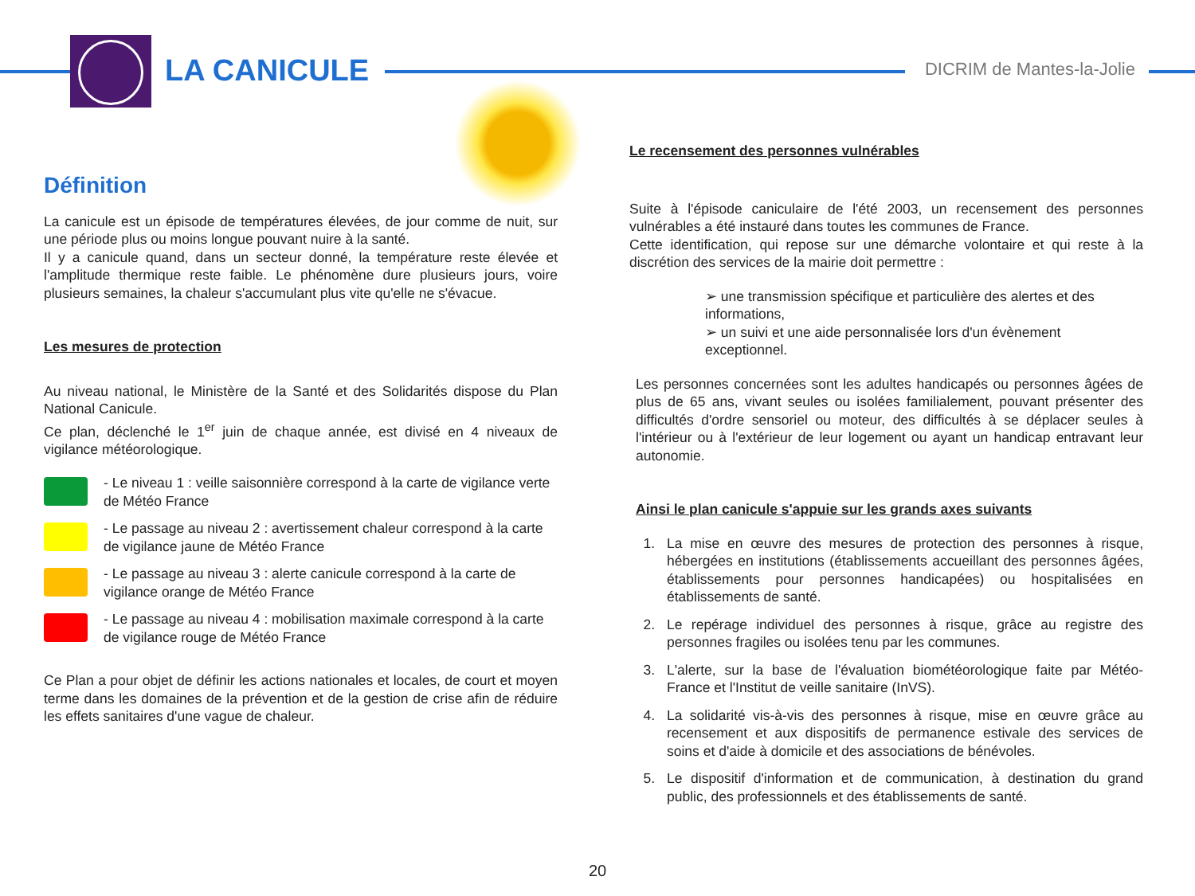LA CANICULE DICRIM de Mantes-la-Jolie
Définition
La canicule est un épisode de températures élevées, de jour comme de nuit, sur une période plus ou moins longue pouvant nuire à la santé.
Il y a canicule quand, dans un secteur donné, la température reste élevée et l'amplitude thermique reste faible. Le phénomène dure plusieurs jours, voire plusieurs semaines, la chaleur s'accumulant plus vite qu'elle ne s'évacue.
Les mesures de protection
Au niveau national, le Ministère de la Santé et des Solidarités dispose du Plan National Canicule.
Ce plan, déclenché le 1<sup>er</sup> juin de chaque année, est divisé en 4 niveaux de vigilance météorologique.
- Le niveau 1 : veille saisonnière correspond à la carte de vigilance verte de Météo France
- Le passage au niveau 2 : avertissement chaleur correspond à la carte de vigilance jaune de Météo France
- Le passage au niveau 3 : alerte canicule correspond à la carte de vigilance orange de Météo France
- Le passage au niveau 4 : mobilisation maximale correspond à la carte de vigilance rouge de Météo France
Ce Plan a pour objet de définir les actions nationales et locales, de court et moyen terme dans les domaines de la prévention et de la gestion de crise afin de réduire les effets sanitaires d'une vague de chaleur.
Le recensement des personnes vulnérables
Suite à l'épisode caniculaire de l'été 2003, un recensement des personnes vulnérables a été instauré dans toutes les communes de France.
Cette identification, qui repose sur une démarche volontaire et qui reste à la discrétion des services de la mairie doit permettre :
➢ une transmission spécifique et particulière des alertes et des informations,
➢ un suivi et une aide personnalisée lors d'un évènement exceptionnel.
Les personnes concernées sont les adultes handicapés ou personnes âgées de plus de 65 ans, vivant seules ou isolées familialement, pouvant présenter des difficultés d'ordre sensoriel ou moteur, des difficultés à se déplacer seules à l'intérieur ou à l'extérieur de leur logement ou ayant un handicap entravant leur autonomie.
Ainsi le plan canicule s'appuie sur les grands axes suivants
1. La mise en œuvre des mesures de protection des personnes à risque, hébergées en institutions (établissements accueillant des personnes âgées, établissements pour personnes handicapées) ou hospitalisées en établissements de santé.
2. Le repérage individuel des personnes à risque, grâce au registre des personnes fragiles ou isolées tenu par les communes.
3. L'alerte, sur la base de l'évaluation biométéorologique faite par Météo-France et l'Institut de veille sanitaire (InVS).
4. La solidarité vis-à-vis des personnes à risque, mise en œuvre grâce au recensement et aux dispositifs de permanence estivale des services de soins et d'aide à domicile et des associations de bénévoles.
5. Le dispositif d'information et de communication, à destination du grand public, des professionnels et des établissements de santé.
20